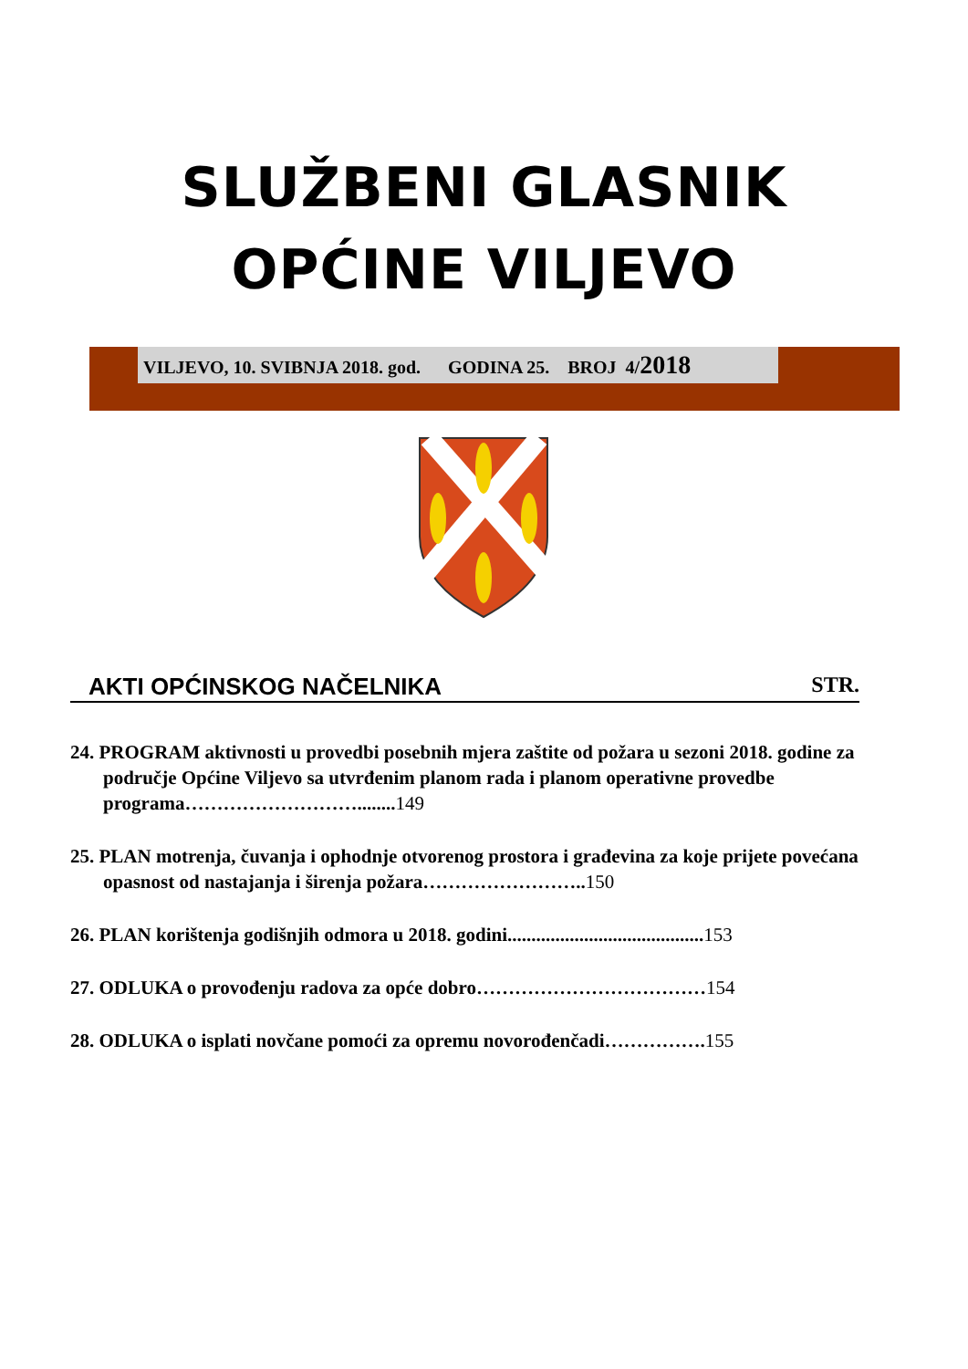SLUŽBENI GLASNIK
OPĆINE VILJEVO
VILJEVO, 10. SVIBNJA 2018. god. GODINA 25. BROJ 4/2018
AKTI OPĆINSKOG NAČELNIKA STR.
24. PROGRAM aktivnosti u provedbi posebnih mjera zaštite od požara u sezoni 2018. godine za područje Općine Viljevo sa utvrđenim planom rada i planom operativne provedbe programa………………………........149
25. PLAN motrenja, čuvanja i ophodnje otvorenog prostora i građevina za koje prijete povećana opasnost od nastajanja i širenja požara……………………..150
26. PLAN korištenja godišnjih odmora u 2018. godini.........................................153
27. ODLUKA o provođenju radova za opće dobro………………………………154
28. ODLUKA o isplati novčane pomoći za opremu novorođenčadi…………….155